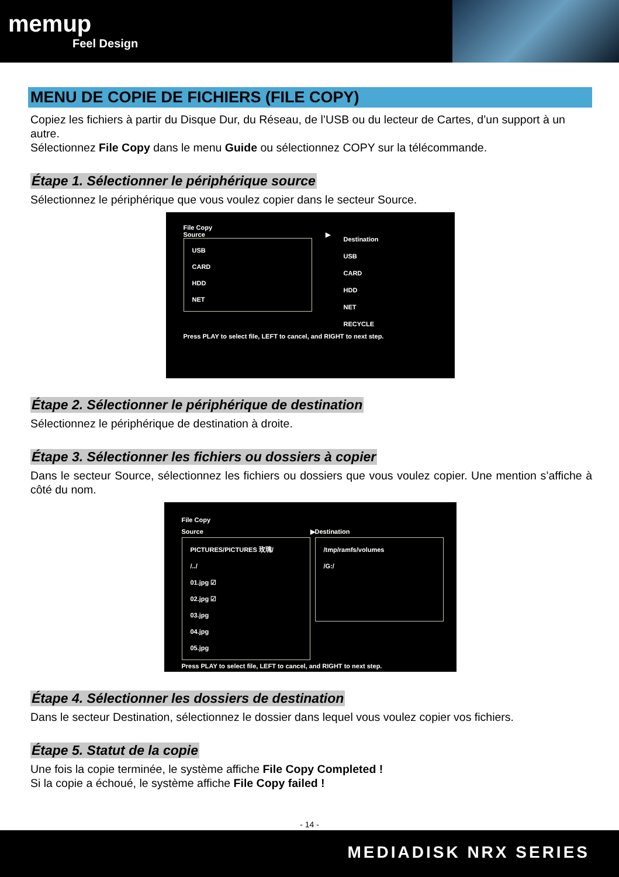memup
Feel Design
MENU DE COPIE DE FICHIERS (FILE COPY)
Copiez les fichiers à partir du Disque Dur, du Réseau, de l’USB ou du lecteur de Cartes, d’un support à un autre.
Sélectionnez File Copy dans le menu Guide ou sélectionnez COPY sur la télécommande.
Étape 1. Sélectionner le périphérique source
Sélectionnez le périphérique que vous voulez copier dans le secteur Source.
File Copy
Source
USB
CARD
HDD
NET
▶
Destination
USB
CARD
HDD
NET
RECYCLE
Press PLAY to select file, LEFT to cancel, and RIGHT to next step.
Étape 2. Sélectionner le périphérique de destination
Sélectionnez le périphérique de destination à droite.
Étape 3. Sélectionner les fichiers ou dossiers à copier
Dans le secteur Source, sélectionnez les fichiers ou dossiers que vous voulez copier. Une mention s’affiche à côté du nom.
File Copy
Source
PICTURES/PICTURES 玫瑰/
/../
01.jpg ☑
02.jpg ☑
03.jpg
04.jpg
05.jpg
▶ Destination
/tmp/ramfs/volumes
/G:/
Press PLAY to select file, LEFT to cancel, and RIGHT to next step.
Étape 4. Sélectionner les dossiers de destination
Dans le secteur Destination, sélectionnez le dossier dans lequel vous voulez copier vos fichiers.
Étape 5. Statut de la copie
Une fois la copie terminée, le système affiche File Copy Completed !
Si la copie a échoué, le système affiche File Copy failed !
- 14 -
MEDIADISK NRX SERIES